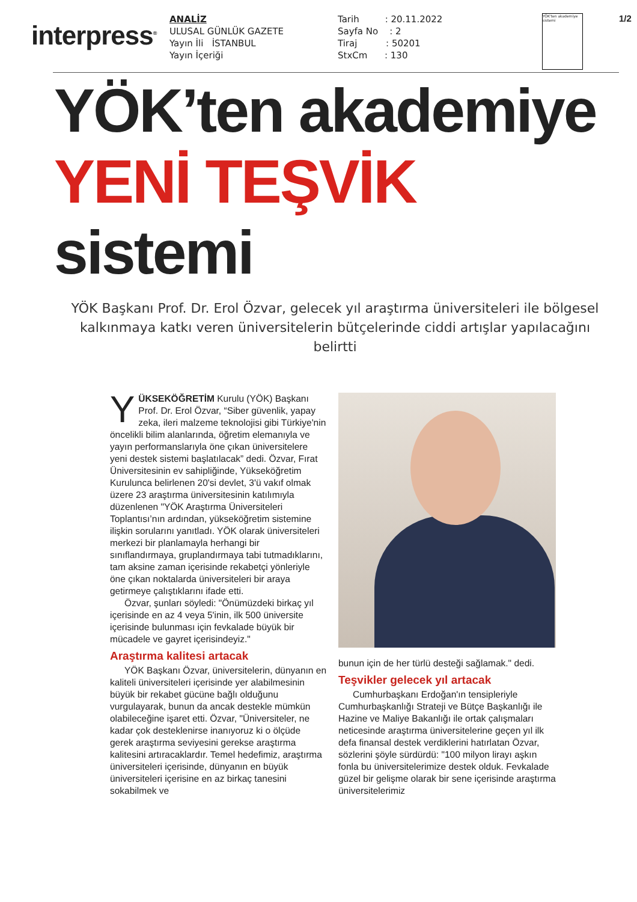interpress<sup>®</sup>
ANALİZ
ULUSAL GÜNLÜK GAZETE
Yayın İli İSTANBUL
Yayın İçeriği
Tarih : 20.11.2022
Sayfa No : 2
Tiraj : 50201
StxCm : 130
YÖK'ten akademiye sistemi
1/2
YÖK’ten akademiye
YENİ TEŞVİK sistemi
YÖK Başkanı Prof. Dr. Erol Özvar, gelecek yıl araştırma üniversiteleri ile bölgesel kalkınmaya katkı veren üniversitelerin bütçelerinde ciddi artışlar yapılacağını belirtti
YÜKSEKÖĞRETİM Kurulu (YÖK) Başkanı Prof. Dr. Erol Özvar, “Siber güvenlik, yapay zeka, ileri malzeme teknolojisi gibi Türkiye'nin öncelikli bilim alanlarında, öğretim elemanıyla ve yayın performanslarıyla öne çıkan üniversitelere yeni destek sistemi başlatılacak” dedi. Özvar, Fırat Üniversitesinin ev sahipliğinde, Yükseköğretim Kurulunca belirlenen 20'si devlet, 3'ü vakıf olmak üzere 23 araştırma üniversitesinin katılımıyla düzenlenen "YÖK Araştırma Üniversiteleri Toplantısı’nın ardından, yükseköğretim sistemine ilişkin sorularını yanıtladı. YÖK olarak üniversiteleri merkezi bir planlamayla herhangi bir sınıflandırmaya, gruplandırmaya tabi tutmadıklarını, tam aksine zaman içerisinde rekabetçi yönleriyle öne çıkan noktalarda üniversiteleri bir araya getirmeye çalıştıklarını ifade etti.
Özvar, şunları söyledi: "Önümüzdeki birkaç yıl içerisinde en az 4 veya 5'inin, ilk 500 üniversite içerisinde bulunması için fevkalade büyük bir mücadele ve gayret içerisindeyiz."
Araştırma kalitesi artacak
YÖK Başkanı Özvar, üniversitelerin, dünyanın en kaliteli üniversiteleri içerisinde yer alabilmesinin büyük bir rekabet gücüne bağlı olduğunu vurgulayarak, bunun da ancak destekle mümkün olabileceğine işaret etti. Özvar, "Üniversiteler, ne kadar çok desteklenirse inanıyoruz ki o ölçüde gerek araştırma seviyesini gerekse araştırma kalitesini artıracaklardır. Temel hedefimiz, araştırma üniversiteleri içerisinde, dünyanın en büyük üniversiteleri içerisine en az birkaç tanesini sokabilmek ve
bunun için de her türlü desteği sağlamak." dedi.
Teşvikler gelecek yıl artacak
Cumhurbaşkanı Erdoğan'ın tensipleriyle Cumhurbaşkanlığı Strateji ve Bütçe Başkanlığı ile Hazine ve Maliye Bakanlığı ile ortak çalışmaları neticesinde araştırma üniversitelerine geçen yıl ilk defa finansal destek verdiklerini hatırlatan Özvar, sözlerini şöyle sürdürdü: "100 milyon lirayı aşkın fonla bu üniversitelerimize destek olduk. Fevkalade güzel bir gelişme olarak bir sene içerisinde araştırma üniversitelerimiz